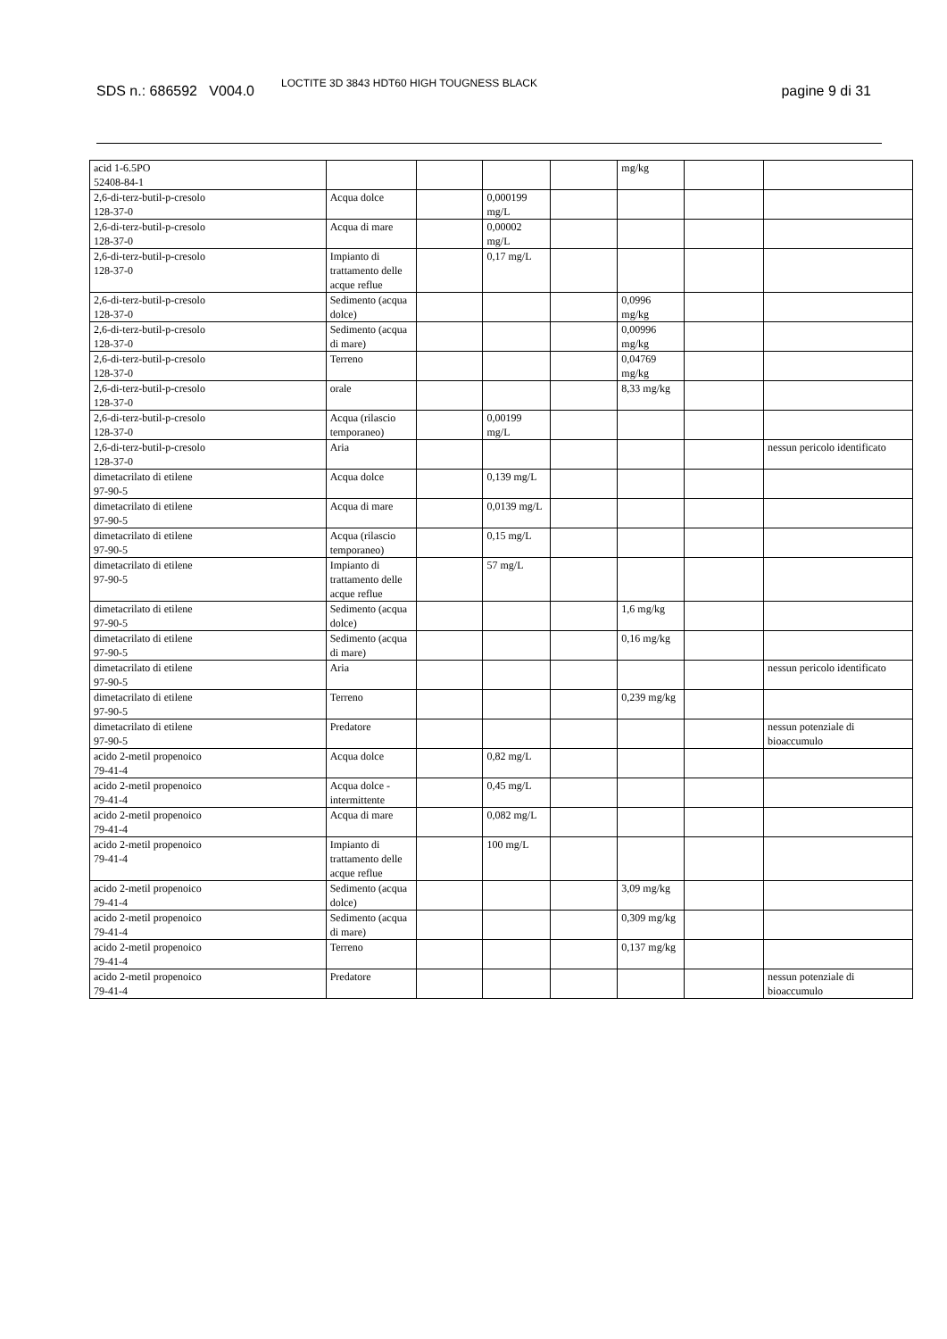SDS n.: 686592 V004.0 LOCTITE 3D 3843 HDT60 HIGH TOUGNESS BLACK pagine 9 di 31
| acid 1-6.5PO 52408-84-1 | | | | | mg/kg | | |
| 2,6-di-terz-butil-p-cresolo 128-37-0 | Acqua dolce | | 0,000199 mg/L | | | | |
| 2,6-di-terz-butil-p-cresolo 128-37-0 | Acqua di mare | | 0,00002 mg/L | | | | |
| 2,6-di-terz-butil-p-cresolo 128-37-0 | Impianto di trattamento delle acque reflue | | 0,17 mg/L | | | | |
| 2,6-di-terz-butil-p-cresolo 128-37-0 | Sedimento (acqua dolce) | | | | 0,0996 mg/kg | | |
| 2,6-di-terz-butil-p-cresolo 128-37-0 | Sedimento (acqua di mare) | | | | 0,00996 mg/kg | | |
| 2,6-di-terz-butil-p-cresolo 128-37-0 | Terreno | | | | 0,04769 mg/kg | | |
| 2,6-di-terz-butil-p-cresolo 128-37-0 | orale | | | | 8,33 mg/kg | | |
| 2,6-di-terz-butil-p-cresolo 128-37-0 | Acqua (rilascio temporaneo) | | 0,00199 mg/L | | | | |
| 2,6-di-terz-butil-p-cresolo 128-37-0 | Aria | | | | | | nessun pericolo identificato |
| dimetacrilato di etilene 97-90-5 | Acqua dolce | | 0,139 mg/L | | | | |
| dimetacrilato di etilene 97-90-5 | Acqua di mare | | 0,0139 mg/L | | | | |
| dimetacrilato di etilene 97-90-5 | Acqua (rilascio temporaneo) | | 0,15 mg/L | | | | |
| dimetacrilato di etilene 97-90-5 | Impianto di trattamento delle acque reflue | | 57 mg/L | | | | |
| dimetacrilato di etilene 97-90-5 | Sedimento (acqua dolce) | | | | 1,6 mg/kg | | |
| dimetacrilato di etilene 97-90-5 | Sedimento (acqua di mare) | | | | 0,16 mg/kg | | |
| dimetacrilato di etilene 97-90-5 | Aria | | | | | | nessun pericolo identificato |
| dimetacrilato di etilene 97-90-5 | Terreno | | | | 0,239 mg/kg | | |
| dimetacrilato di etilene 97-90-5 | Predatore | | | | | | nessun potenziale di bioaccumulo |
| acido 2-metil propenoico 79-41-4 | Acqua dolce | | 0,82 mg/L | | | | |
| acido 2-metil propenoico 79-41-4 | Acqua dolce - intermittente | | 0,45 mg/L | | | | |
| acido 2-metil propenoico 79-41-4 | Acqua di mare | | 0,082 mg/L | | | | |
| acido 2-metil propenoico 79-41-4 | Impianto di trattamento delle acque reflue | | 100 mg/L | | | | |
| acido 2-metil propenoico 79-41-4 | Sedimento (acqua dolce) | | | | 3,09 mg/kg | | |
| acido 2-metil propenoico 79-41-4 | Sedimento (acqua di mare) | | | | 0,309 mg/kg | | |
| acido 2-metil propenoico 79-41-4 | Terreno | | | | 0,137 mg/kg | | |
| acido 2-metil propenoico 79-41-4 | Predatore | | | | | | nessun potenziale di bioaccumulo |